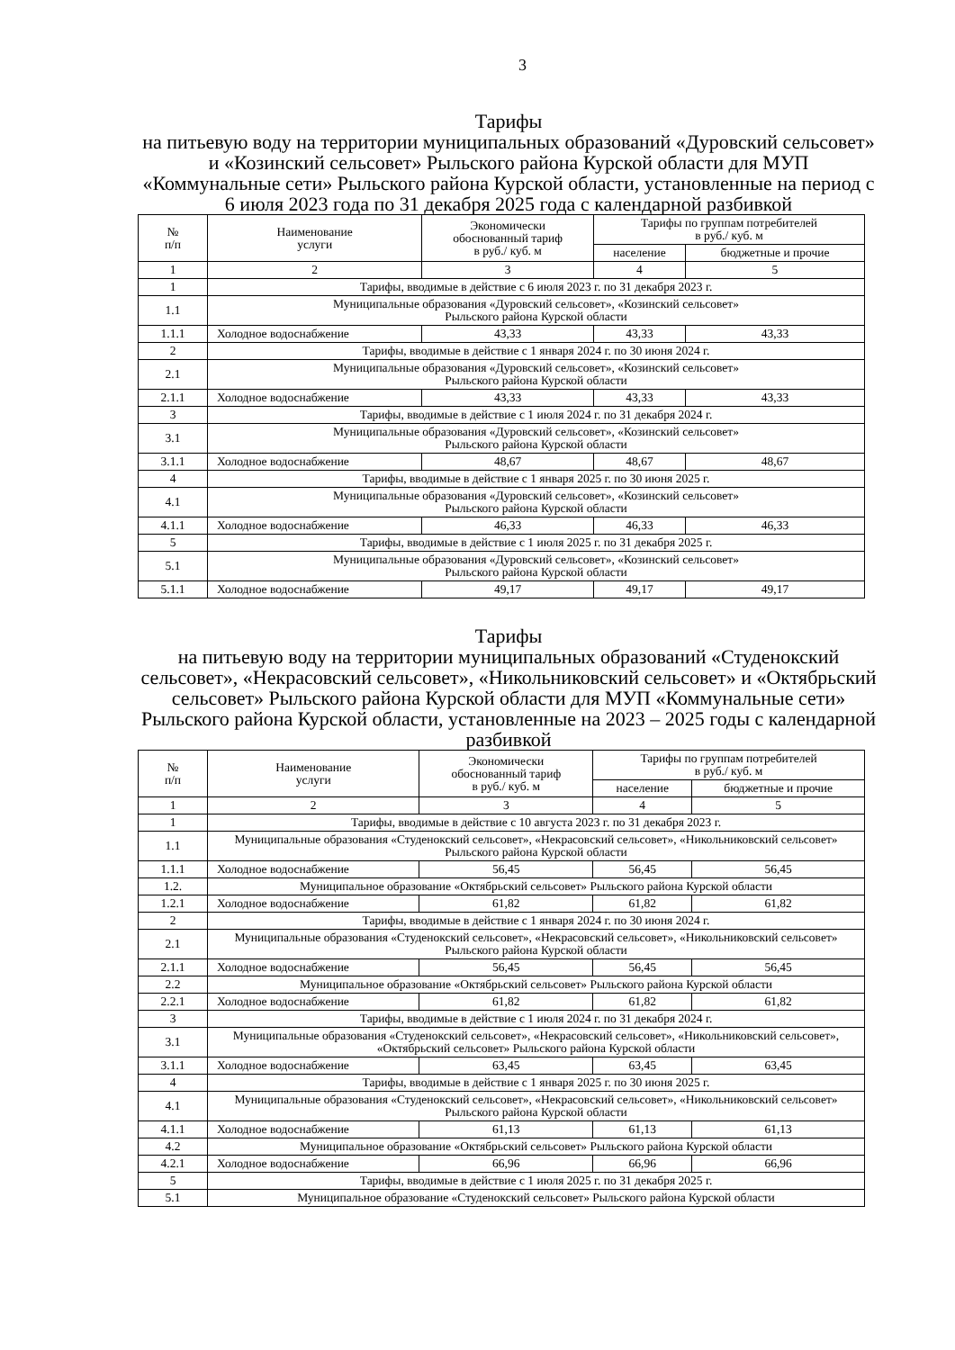3
Тарифы
на питьевую воду на территории муниципальных образований «Дуровский сельсовет» и «Козинский сельсовет» Рыльского района Курской области для МУП «Коммунальные сети» Рыльского района Курской области, установленные на период с 6 июля 2023 года по 31 декабря 2025 года с календарной разбивкой
| № п/п | Наименование услуги | Экономически обоснованный тариф в руб./ куб. м | Тарифы по группам потребителей в руб./ куб. м | |
| --- | --- | --- | --- | --- |
| | | | население | бюджетные и прочие |
| 1 | 2 | 3 | 4 | 5 |
| 1 | Тарифы, вводимые в действие с 6 июля 2023 г. по 31 декабря 2023 г. | | | |
| 1.1 | Муниципальные образования «Дуровский сельсовет», «Козинский сельсовет» Рыльского района Курской области | | | |
| 1.1.1 | Холодное водоснабжение | 43,33 | 43,33 | 43,33 |
| 2 | Тарифы, вводимые в действие с 1 января 2024 г. по 30 июня 2024 г. | | | |
| 2.1 | Муниципальные образования «Дуровский сельсовет», «Козинский сельсовет» Рыльского района Курской области | | | |
| 2.1.1 | Холодное водоснабжение | 43,33 | 43,33 | 43,33 |
| 3 | Тарифы, вводимые в действие с 1 июля 2024 г. по 31 декабря 2024 г. | | | |
| 3.1 | Муниципальные образования «Дуровский сельсовет», «Козинский сельсовет» Рыльского района Курской области | | | |
| 3.1.1 | Холодное водоснабжение | 48,67 | 48,67 | 48,67 |
| 4 | Тарифы, вводимые в действие с 1 января 2025 г. по 30 июня 2025 г. | | | |
| 4.1 | Муниципальные образования «Дуровский сельсовет», «Козинский сельсовет» Рыльского района Курской области | | | |
| 4.1.1 | Холодное водоснабжение | 46,33 | 46,33 | 46,33 |
| 5 | Тарифы, вводимые в действие с 1 июля 2025 г. по 31 декабря 2025 г. | | | |
| 5.1 | Муниципальные образования «Дуровский сельсовет», «Козинский сельсовет» Рыльского района Курской области | | | |
| 5.1.1 | Холодное водоснабжение | 49,17 | 49,17 | 49,17 |
Тарифы
на питьевую воду на территории муниципальных образований «Студенокский сельсовет», «Некрасовский сельсовет», «Никольниковский сельсовет» и «Октябрьский сельсовет» Рыльского района Курской области для МУП «Коммунальные сети» Рыльского района Курской области, установленные на 2023 – 2025 годы с календарной разбивкой
| № п/п | Наименование услуги | Экономически обоснованный тариф в руб./ куб. м | Тарифы по группам потребителей в руб./ куб. м | |
| --- | --- | --- | --- | --- |
| | | | население | бюджетные и прочие |
| 1 | 2 | 3 | 4 | 5 |
| 1 | Тарифы, вводимые в действие с 10 августа 2023 г. по 31 декабря 2023 г. | | | |
| 1.1 | Муниципальные образования «Студенокский сельсовет», «Некрасовский сельсовет», «Никольниковский сельсовет» Рыльского района Курской области | | | |
| 1.1.1 | Холодное водоснабжение | 56,45 | 56,45 | 56,45 |
| 1.2. | Муниципальное образование «Октябрьский сельсовет» Рыльского района Курской области | | | |
| 1.2.1 | Холодное водоснабжение | 61,82 | 61,82 | 61,82 |
| 2 | Тарифы, вводимые в действие с 1 января 2024 г. по 30 июня 2024 г. | | | |
| 2.1 | Муниципальные образования «Студенокский сельсовет», «Некрасовский сельсовет», «Никольниковский сельсовет» Рыльского района Курской области | | | |
| 2.1.1 | Холодное водоснабжение | 56,45 | 56,45 | 56,45 |
| 2.2 | Муниципальное образование «Октябрьский сельсовет» Рыльского района Курской области | | | |
| 2.2.1 | Холодное водоснабжение | 61,82 | 61,82 | 61,82 |
| 3 | Тарифы, вводимые в действие с 1 июля 2024 г. по 31 декабря 2024 г. | | | |
| 3.1 | Муниципальные образования «Студенокский сельсовет», «Некрасовский сельсовет», «Никольниковский сельсовет», «Октябрьский сельсовет» Рыльского района Курской области | | | |
| 3.1.1 | Холодное водоснабжение | 63,45 | 63,45 | 63,45 |
| 4 | Тарифы, вводимые в действие с 1 января 2025 г. по 30 июня 2025 г. | | | |
| 4.1 | Муниципальные образования «Студенокский сельсовет», «Некрасовский сельсовет», «Никольниковский сельсовет» Рыльского района Курской области | | | |
| 4.1.1 | Холодное водоснабжение | 61,13 | 61,13 | 61,13 |
| 4.2 | Муниципальное образование «Октябрьский сельсовет» Рыльского района Курской области | | | |
| 4.2.1 | Холодное водоснабжение | 66,96 | 66,96 | 66,96 |
| 5 | Тарифы, вводимые в действие с 1 июля 2025 г. по 31 декабря 2025 г. | | | |
| 5.1 | Муниципальное образование «Студенокский сельсовет» Рыльского района Курской области | | | |